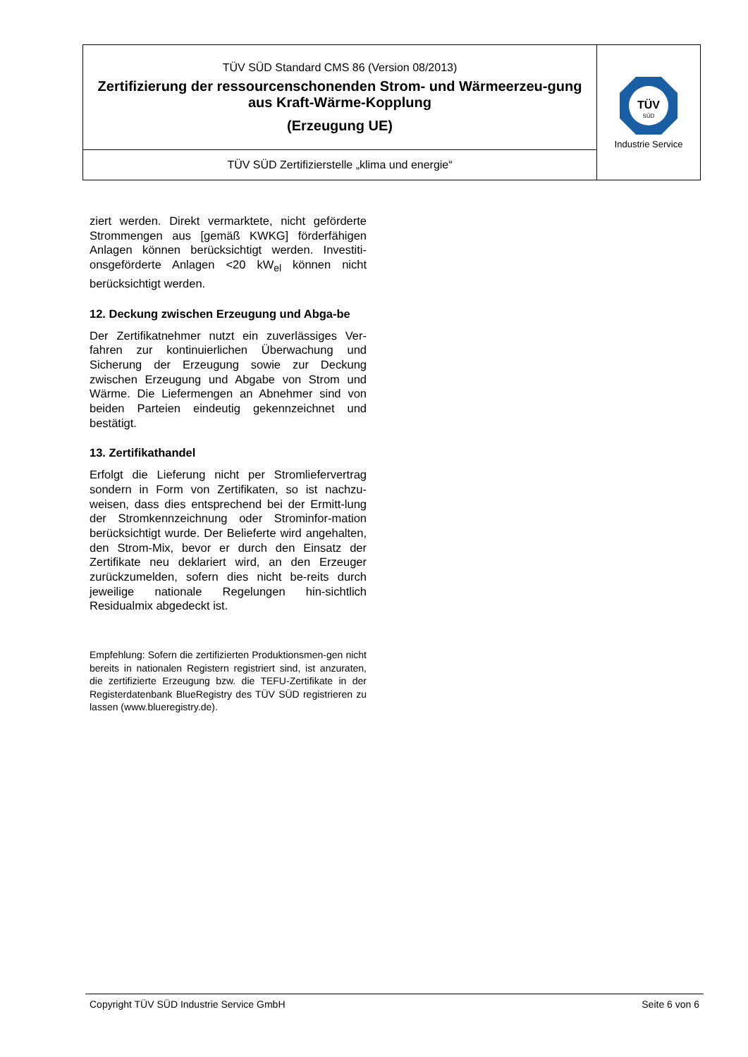| TÜV SÜD Standard CMS 86 (Version 08/2013) Zertifizierung der ressourcenschonenden Strom- und Wärmeerzeu-gung aus Kraft-Wärme-Kopplung (Erzeugung UE) | TÜV SÜD Industrie Service |
| TÜV SÜD Zertifizierstelle „klima und energie“ | |
ziert werden. Direkt vermarktete, nicht geförderte Strommengen aus [gemäß KWKG] förderfähigen Anlagen können berücksichtigt werden. Investiti-onsgeförderte Anlagen <20 kW<sub>el</sub> können nicht berücksichtigt werden.
12. Deckung zwischen Erzeugung und Abga-be
Der Zertifikatnehmer nutzt ein zuverlässiges Ver-fahren zur kontinuierlichen Überwachung und Sicherung der Erzeugung sowie zur Deckung zwischen Erzeugung und Abgabe von Strom und Wärme. Die Liefermengen an Abnehmer sind von beiden Parteien eindeutig gekennzeichnet und bestätigt.
13. Zertifikathandel
Erfolgt die Lieferung nicht per Stromliefervertrag sondern in Form von Zertifikaten, so ist nachzu-weisen, dass dies entsprechend bei der Ermitt-lung der Stromkennzeichnung oder Strominfor-mation berücksichtigt wurde. Der Belieferte wird angehalten, den Strom-Mix, bevor er durch den Einsatz der Zertifikate neu deklariert wird, an den Erzeuger zurückzumelden, sofern dies nicht be-reits durch jeweilige nationale Regelungen hin-sichtlich Residualmix abgedeckt ist.
Empfehlung: Sofern die zertifizierten Produktionsmen-gen nicht bereits in nationalen Registern registriert sind, ist anzuraten, die zertifizierte Erzeugung bzw. die TEFU-Zertifikate in der Registerdatenbank BlueRegistry des TÜV SÜD registrieren zu lassen (www.blueregistry.de).
Copyright TÜV SÜD Industrie Service GmbH Seite 6 von 6